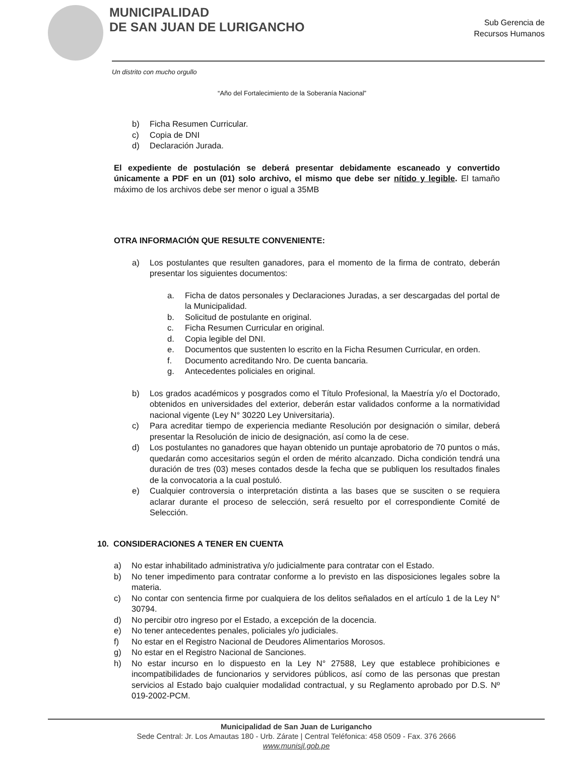MUNICIPALIDAD
DE SAN JUAN DE LURIGANCHO
Sub Gerencia de
Recursos Humanos
Un distrito con mucho orgullo
“Año del Fortalecimiento de la Soberanía Nacional”
b) Ficha Resumen Curricular.
c) Copia de DNI
d) Declaración Jurada.
El expediente de postulación se deberá presentar debidamente escaneado y convertido únicamente a PDF en un (01) solo archivo, el mismo que debe ser nítido y legible. El tamaño máximo de los archivos debe ser menor o igual a 35MB
OTRA INFORMACIÓN QUE RESULTE CONVENIENTE:
a) Los postulantes que resulten ganadores, para el momento de la firma de contrato, deberán presentar los siguientes documentos:
a. Ficha de datos personales y Declaraciones Juradas, a ser descargadas del portal de la Municipalidad.
b. Solicitud de postulante en original.
c. Ficha Resumen Curricular en original.
d. Copia legible del DNI.
e. Documentos que sustenten lo escrito en la Ficha Resumen Curricular, en orden.
f. Documento acreditando Nro. De cuenta bancaria.
g. Antecedentes policiales en original.
b) Los grados académicos y posgrados como el Título Profesional, la Maestría y/o el Doctorado, obtenidos en universidades del exterior, deberán estar validados conforme a la normatividad nacional vigente (Ley N° 30220 Ley Universitaria).
c) Para acreditar tiempo de experiencia mediante Resolución por designación o similar, deberá presentar la Resolución de inicio de designación, así como la de cese.
d) Los postulantes no ganadores que hayan obtenido un puntaje aprobatorio de 70 puntos o más, quedarán como accesitarios según el orden de mérito alcanzado. Dicha condición tendrá una duración de tres (03) meses contados desde la fecha que se publiquen los resultados finales de la convocatoria a la cual postuló.
e) Cualquier controversia o interpretación distinta a las bases que se susciten o se requiera aclarar durante el proceso de selección, será resuelto por el correspondiente Comité de Selección.
10. CONSIDERACIONES A TENER EN CUENTA
a) No estar inhabilitado administrativa y/o judicialmente para contratar con el Estado.
b) No tener impedimento para contratar conforme a lo previsto en las disposiciones legales sobre la materia.
c) No contar con sentencia firme por cualquiera de los delitos señalados en el artículo 1 de la Ley N° 30794.
d) No percibir otro ingreso por el Estado, a excepción de la docencia.
e) No tener antecedentes penales, policiales y/o judiciales.
f) No estar en el Registro Nacional de Deudores Alimentarios Morosos.
g) No estar en el Registro Nacional de Sanciones.
h) No estar incurso en lo dispuesto en la Ley N° 27588, Ley que establece prohibiciones e incompatibilidades de funcionarios y servidores públicos, así como de las personas que prestan servicios al Estado bajo cualquier modalidad contractual, y su Reglamento aprobado por D.S. Nº 019-2002-PCM.
Municipalidad de San Juan de Lurigancho
Sede Central: Jr. Los Amautas 180 - Urb. Zárate | Central Teléfonica: 458 0509 - Fax. 376 2666
www.munisjl.gob.pe